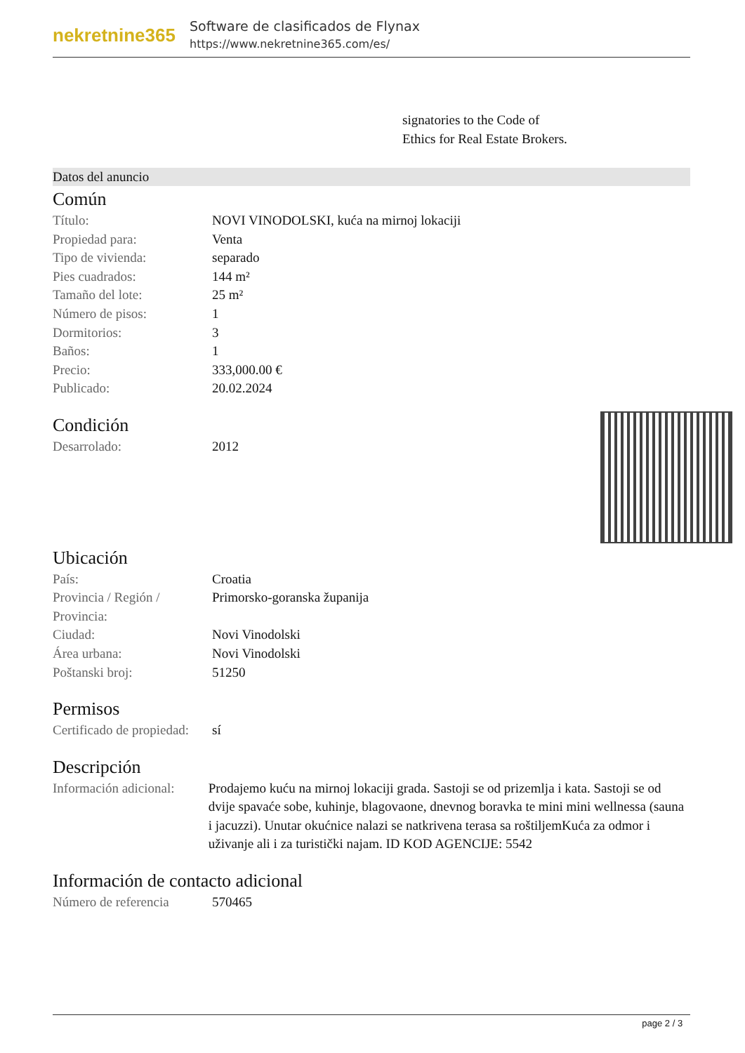nekretnine365
Software de clasificados de Flynax
https://www.nekretnine365.com/es/
signatories to the Code of
Ethics for Real Estate Brokers.
Datos del anuncio
Común
| Título: | NOVI VINODOLSKI, kuća na mirnoj lokaciji |
| Propiedad para: | Venta |
| Tipo de vivienda: | separado |
| Pies cuadrados: | 144 m² |
| Tamaño del lote: | 25 m² |
| Número de pisos: | 1 |
| Dormitorios: | 3 |
| Baños: | 1 |
| Precio: | 333,000.00 € |
| Publicado: | 20.02.2024 |
Condición
| Desarrolado: | 2012 |
Ubicación
| País: | Croatia |
| Provincia / Región / Provincia: | Primorsko-goranska županija |
| Ciudad: | Novi Vinodolski |
| Área urbana: | Novi Vinodolski |
| Poštanski broj: | 51250 |
Permisos
| Certificado de propiedad: | sí |
Descripción
| Información adicional: | Prodajemo kuću na mirnoj lokaciji grada. Sastoji se od prizemlja i kata. Sastoji se od dvije spavaće sobe, kuhinje, blagovaone, dnevnog boravka te mini mini wellnessa (sauna i jacuzzi). Unutar okućnice nalazi se natkrivena terasa sa roštiljemKuća za odmor i uživanje ali i za turistički najam. ID KOD AGENCIJE: 5542 |
Información de contacto adicional
| Número de referencia | 570465 |
page 2 / 3